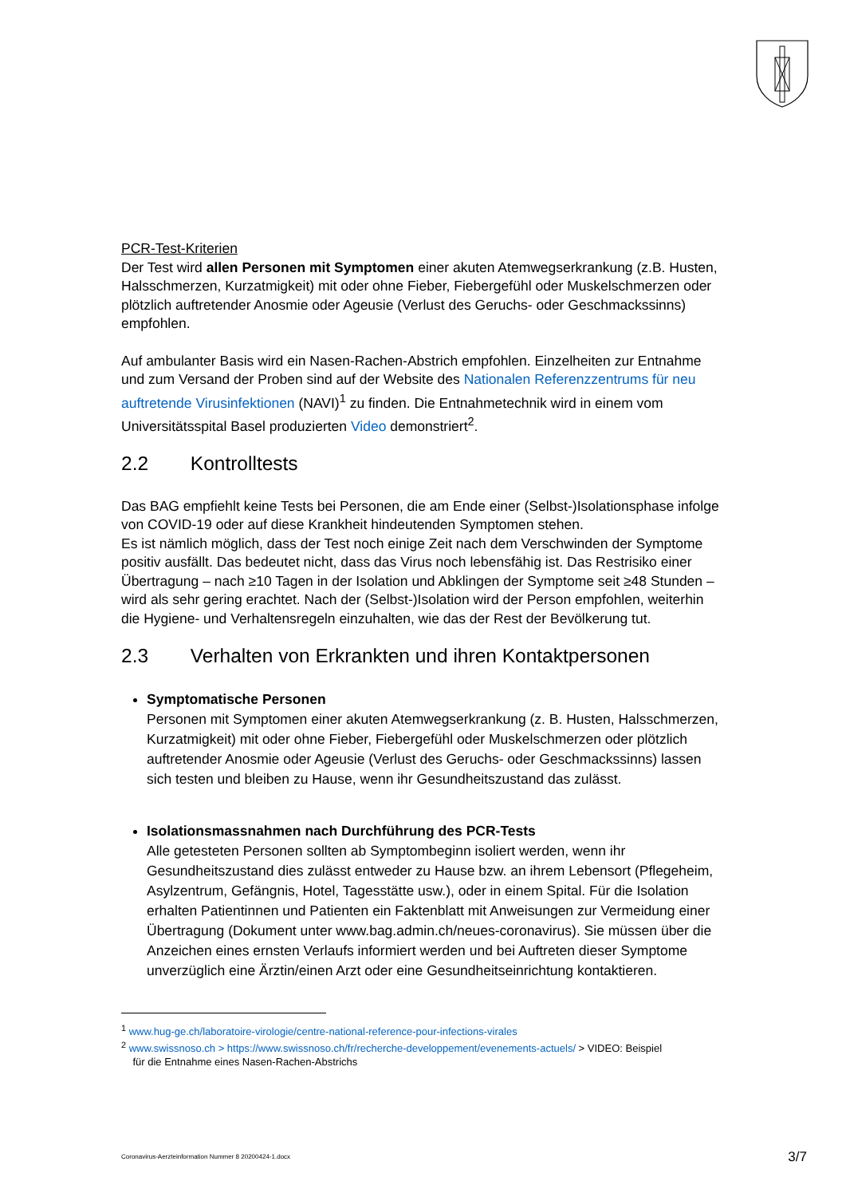PCR-Test-Kriterien
Der Test wird allen Personen mit Symptomen einer akuten Atemwegserkrankung (z.B. Husten, Halsschmerzen, Kurzatmigkeit) mit oder ohne Fieber, Fiebergefühl oder Muskelschmerzen oder plötzlich auftretender Anosmie oder Ageusie (Verlust des Geruchs- oder Geschmackssinns) empfohlen.
Auf ambulanter Basis wird ein Nasen-Rachen-Abstrich empfohlen. Einzelheiten zur Entnahme und zum Versand der Proben sind auf der Website des Nationalen Referenzzentrums für neu auftretende Virusinfektionen (NAVI)<sup>1</sup> zu finden. Die Entnahmetechnik wird in einem vom Universitätsspital Basel produzierten Video demonstriert<sup>2</sup>.
2.2 Kontrolltests
Das BAG empfiehlt keine Tests bei Personen, die am Ende einer (Selbst-)Isolationsphase infolge von COVID-19 oder auf diese Krankheit hindeutenden Symptomen stehen.
Es ist nämlich möglich, dass der Test noch einige Zeit nach dem Verschwinden der Symptome positiv ausfällt. Das bedeutet nicht, dass das Virus noch lebensfähig ist. Das Restrisiko einer Übertragung – nach ≥10 Tagen in der Isolation und Abklingen der Symptome seit ≥48 Stunden – wird als sehr gering erachtet. Nach der (Selbst-)Isolation wird der Person empfohlen, weiterhin die Hygiene- und Verhaltensregeln einzuhalten, wie das der Rest der Bevölkerung tut.
2.3 Verhalten von Erkrankten und ihren Kontaktpersonen
Symptomatische Personen
Personen mit Symptomen einer akuten Atemwegserkrankung (z. B. Husten, Halsschmerzen, Kurzatmigkeit) mit oder ohne Fieber, Fiebergefühl oder Muskelschmerzen oder plötzlich auftretender Anosmie oder Ageusie (Verlust des Geruchs- oder Geschmackssinns) lassen sich testen und bleiben zu Hause, wenn ihr Gesundheitszustand das zulässt.
Isolationsmassnahmen nach Durchführung des PCR-Tests
Alle getesteten Personen sollten ab Symptombeginn isoliert werden, wenn ihr Gesundheitszustand dies zulässt entweder zu Hause bzw. an ihrem Lebensort (Pflegeheim, Asylzentrum, Gefängnis, Hotel, Tagesstätte usw.), oder in einem Spital. Für die Isolation erhalten Patientinnen und Patienten ein Faktenblatt mit Anweisungen zur Vermeidung einer Übertragung (Dokument unter www.bag.admin.ch/neues-coronavirus). Sie müssen über die Anzeichen eines ernsten Verlaufs informiert werden und bei Auftreten dieser Symptome unverzüglich eine Ärztin/einen Arzt oder eine Gesundheitseinrichtung kontaktieren.
<sup>1</sup> www.hug-ge.ch/laboratoire-virologie/centre-national-reference-pour-infections-virales
<sup>2</sup> www.swissnoso.ch > https://www.swissnoso.ch/fr/recherche-developpement/evenements-actuels/ > VIDEO: Beispiel
für die Entnahme eines Nasen-Rachen-Abstrichs
Coronavirus-Aerzteinformation Nummer 8 20200424-1.docx 3/7